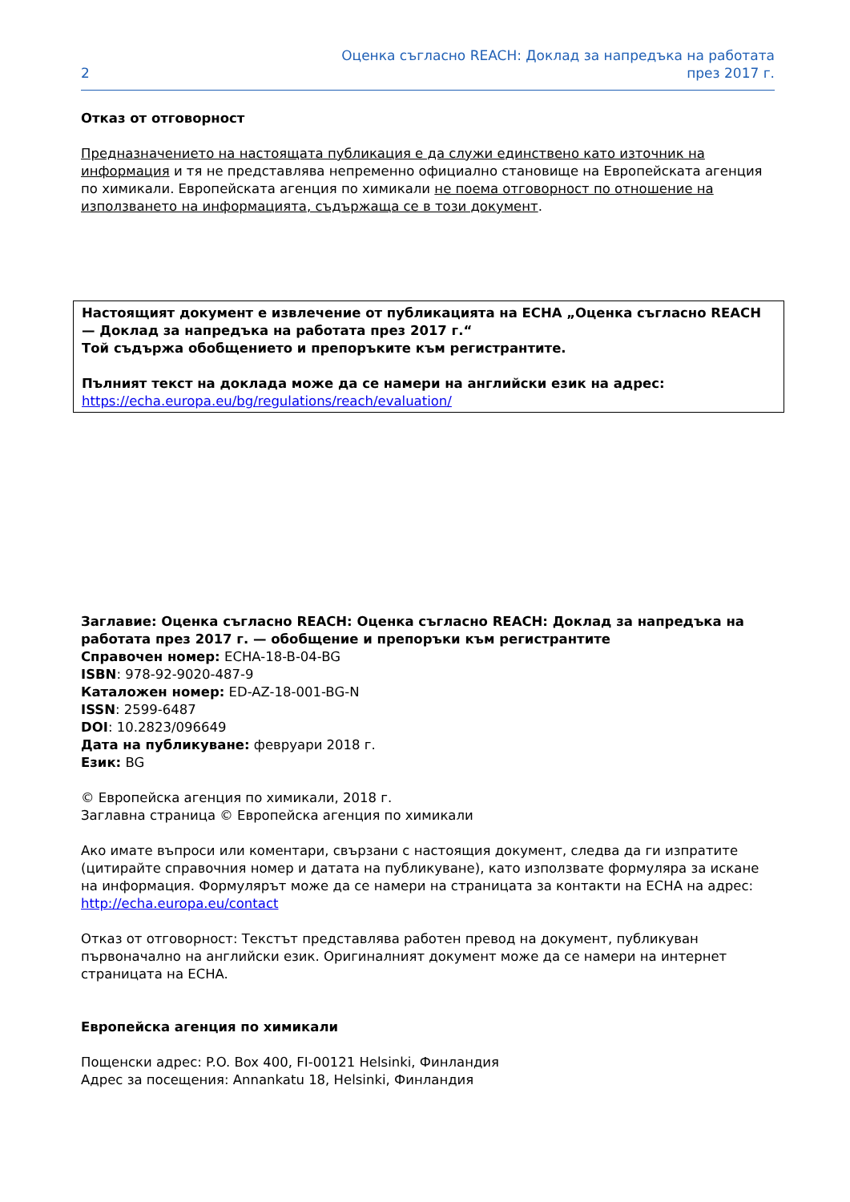2 Оценка съгласно REACH: Доклад за напредъка на работата
през 2017 г.
Отказ от отговорност
Предназначението на настоящата публикация е да служи единствено като източник на информация и тя не представлява непременно официално становище на Европейската агенция по химикали. Европейската агенция по химикали не поема отговорност по отношение на използването на информацията, съдържаща се в този документ.
Настоящият документ е извлечение от публикацията на ECHA „Оценка съгласно REACH — Доклад за напредъка на работата през 2017 г.“
Той съдържа обобщението и препоръките към регистрантите.
Пълният текст на доклада може да се намери на английски език на адрес: https://echa.europa.eu/bg/regulations/reach/evaluation/
Заглавие: Оценка съгласно REACH: Оценка съгласно REACH: Доклад за напредъка на работата през 2017 г. — обобщение и препоръки към регистрантите
Справочен номер: ECHA-18-B-04-BG
ISBN: 978-92-9020-487-9
Каталожен номер: ED-AZ-18-001-BG-N
ISSN: 2599-6487
DOI: 10.2823/096649
Дата на публикуване: февруари 2018 г.
Език: BG
© Европейска агенция по химикали, 2018 г.
Заглавна страница © Европейска агенция по химикали
Ако имате въпроси или коментари, свързани с настоящия документ, следва да ги изпратите (цитирайте справочния номер и датата на публикуване), като използвате формуляра за искане на информация. Формулярът може да се намери на страницата за контакти на ECHA на адрес:
http://echa.europa.eu/contact
Отказ от отговорност: Текстът представлява работен превод на документ, публикуван първоначално на английски език. Оригиналният документ може да се намери на интернет страницата на ECHA.
Европейска агенция по химикали
Пощенски адрес: P.O. Box 400, FI-00121 Helsinki, Финландия
Адрес за посещения: Annankatu 18, Helsinki, Финландия